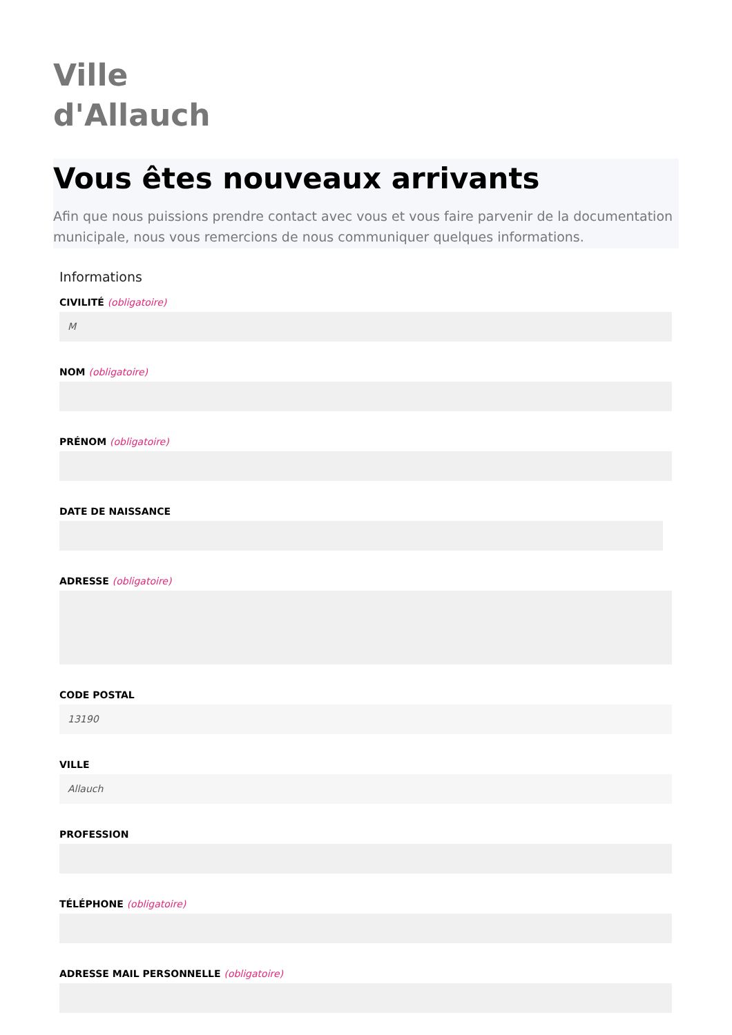Ville
d'Allauch
Vous êtes nouveaux arrivants
Afin que nous puissions prendre contact avec vous et vous faire parvenir de la documentation municipale, nous vous remercions de nous communiquer quelques informations.
Informations
CIVILITÉ (obligatoire)
M
NOM (obligatoire)
PRÉNOM (obligatoire)
DATE DE NAISSANCE
ADRESSE (obligatoire)
CODE POSTAL
13190
VILLE
Allauch
PROFESSION
TÉLÉPHONE (obligatoire)
ADRESSE MAIL PERSONNELLE (obligatoire)